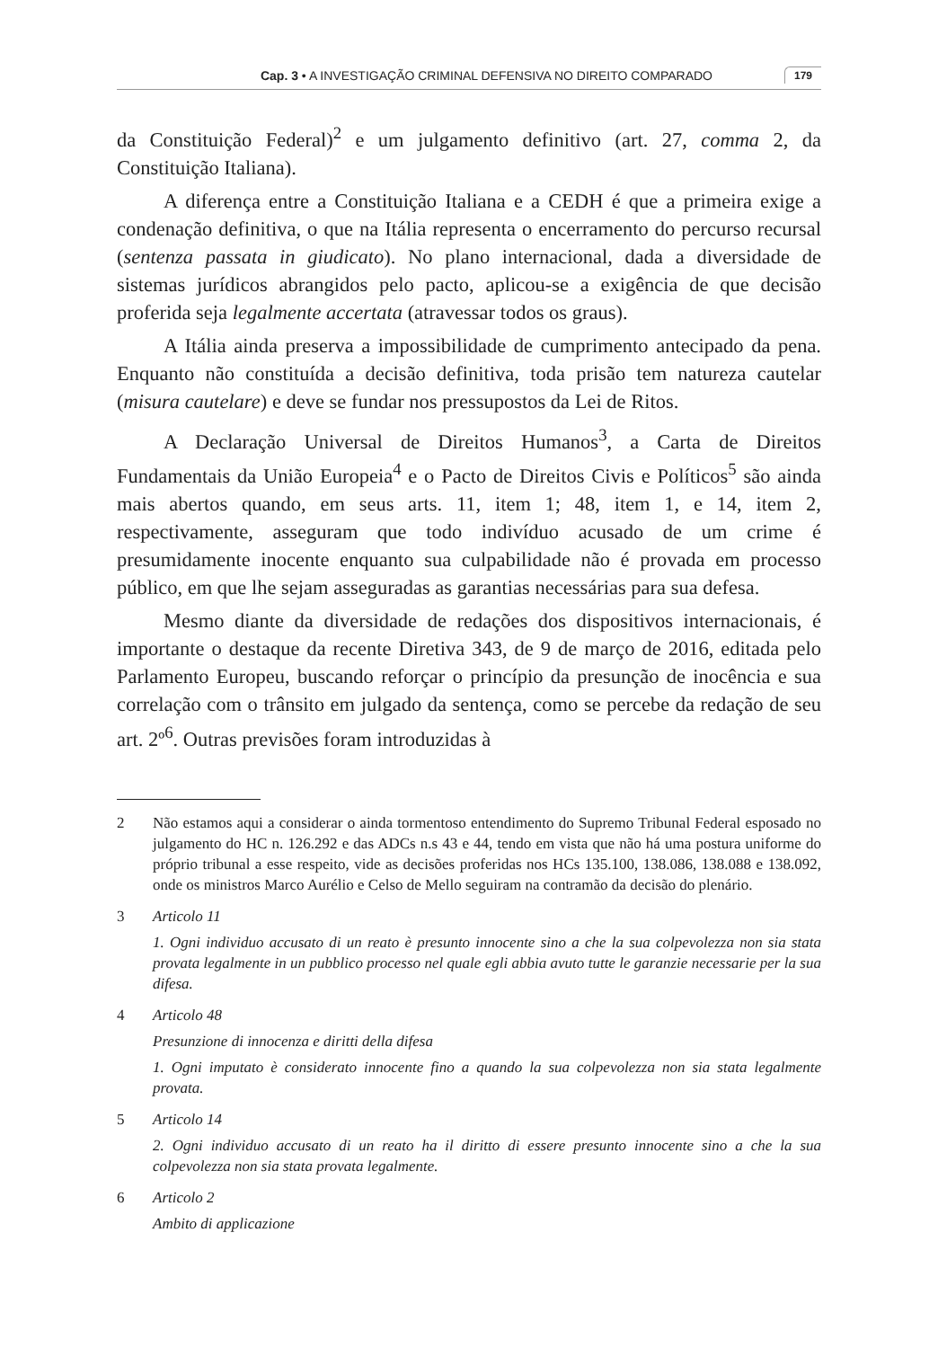Cap. 3 • A INVESTIGAÇÃO CRIMINAL DEFENSIVA NO DIREITO COMPARADO 179
da Constituição Federal)<sup>2</sup> e um julgamento definitivo (art. 27, comma 2, da Constituição Italiana).
A diferença entre a Constituição Italiana e a CEDH é que a primeira exige a condenação definitiva, o que na Itália representa o encerramento do percurso recursal (sentenza passata in giudicato). No plano internacional, dada a diversidade de sistemas jurídicos abrangidos pelo pacto, aplicou-se a exigência de que decisão proferida seja legalmente accertata (atravessar todos os graus).
A Itália ainda preserva a impossibilidade de cumprimento antecipado da pena. Enquanto não constituída a decisão definitiva, toda prisão tem natureza cautelar (misura cautelare) e deve se fundar nos pressupostos da Lei de Ritos.
A Declaração Universal de Direitos Humanos<sup>3</sup>, a Carta de Direitos Fundamentais da União Europeia<sup>4</sup> e o Pacto de Direitos Civis e Políticos<sup>5</sup> são ainda mais abertos quando, em seus arts. 11, item 1; 48, item 1, e 14, item 2, respectivamente, asseguram que todo indivíduo acusado de um crime é presumidamente inocente enquanto sua culpabilidade não é provada em processo público, em que lhe sejam asseguradas as garantias necessárias para sua defesa.
Mesmo diante da diversidade de redações dos dispositivos internacionais, é importante o destaque da recente Diretiva 343, de 9 de março de 2016, editada pelo Parlamento Europeu, buscando reforçar o princípio da presunção de inocência e sua correlação com o trânsito em julgado da sentença, como se percebe da redação de seu art. 2º<sup>6</sup>. Outras previsões foram introduzidas à
2 Não estamos aqui a considerar o ainda tormentoso entendimento do Supremo Tribunal Federal esposado no julgamento do HC n. 126.292 e das ADCs n.s 43 e 44, tendo em vista que não há uma postura uniforme do próprio tribunal a esse respeito, vide as decisões proferidas nos HCs 135.100, 138.086, 138.088 e 138.092, onde os ministros Marco Aurélio e Celso de Mello seguiram na contramão da decisão do plenário.
3 Articolo 11
1. Ogni individuo accusato di un reato è presunto innocente sino a che la sua colpevolezza non sia stata provata legalmente in un pubblico processo nel quale egli abbia avuto tutte le garanzie necessarie per la sua difesa.
4 Articolo 48
Presunzione di innocenza e diritti della difesa
1. Ogni imputato è considerato innocente fino a quando la sua colpevolezza non sia stata legalmente provata.
5 Articolo 14
2. Ogni individuo accusato di un reato ha il diritto di essere presunto innocente sino a che la sua colpevolezza non sia stata provata legalmente.
6 Articolo 2
Ambito di applicazione